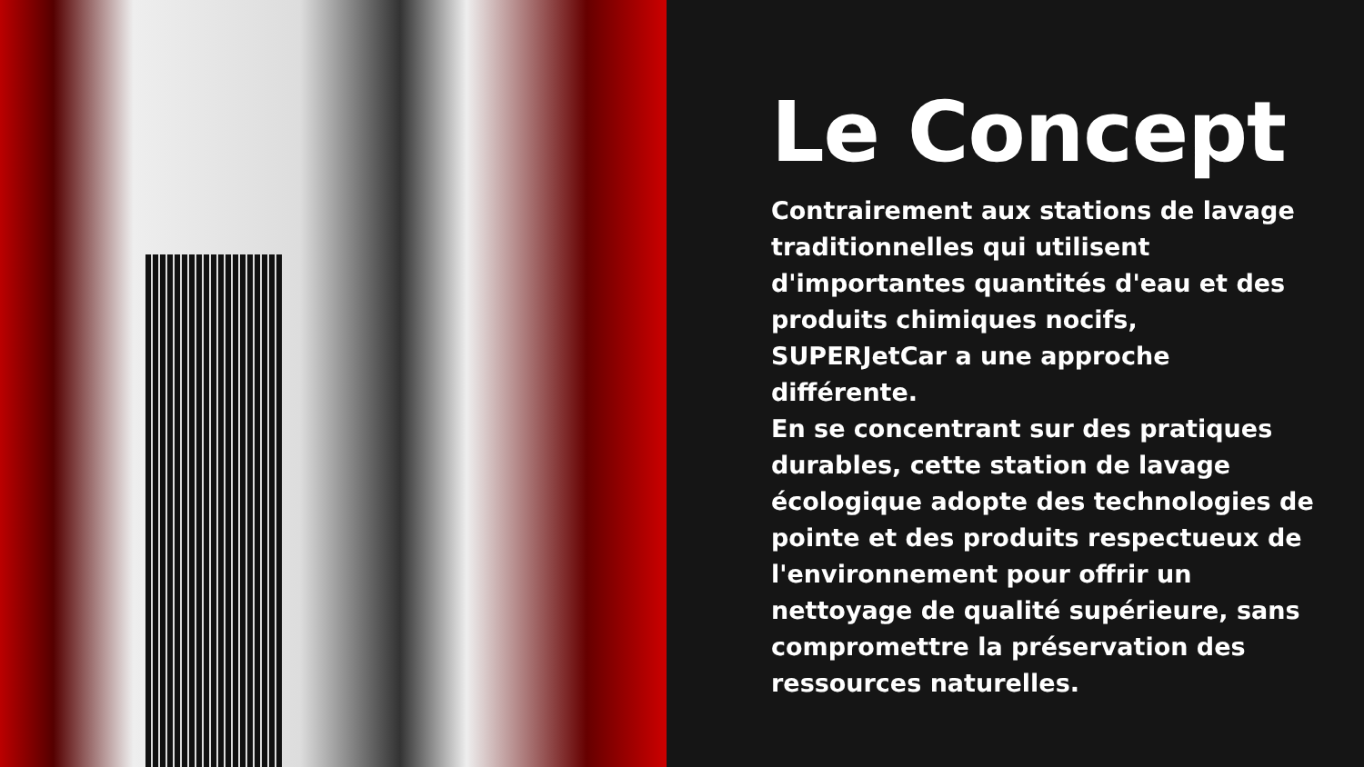Le Concept
Contrairement aux stations de lavage traditionnelles qui utilisent d'importantes quantités d'eau et des produits chimiques nocifs, SUPERJetCar a une approche différente.
En se concentrant sur des pratiques durables, cette station de lavage écologique adopte des technologies de pointe et des produits respectueux de l'environnement pour offrir un nettoyage de qualité supérieure, sans compromettre la préservation des ressources naturelles.